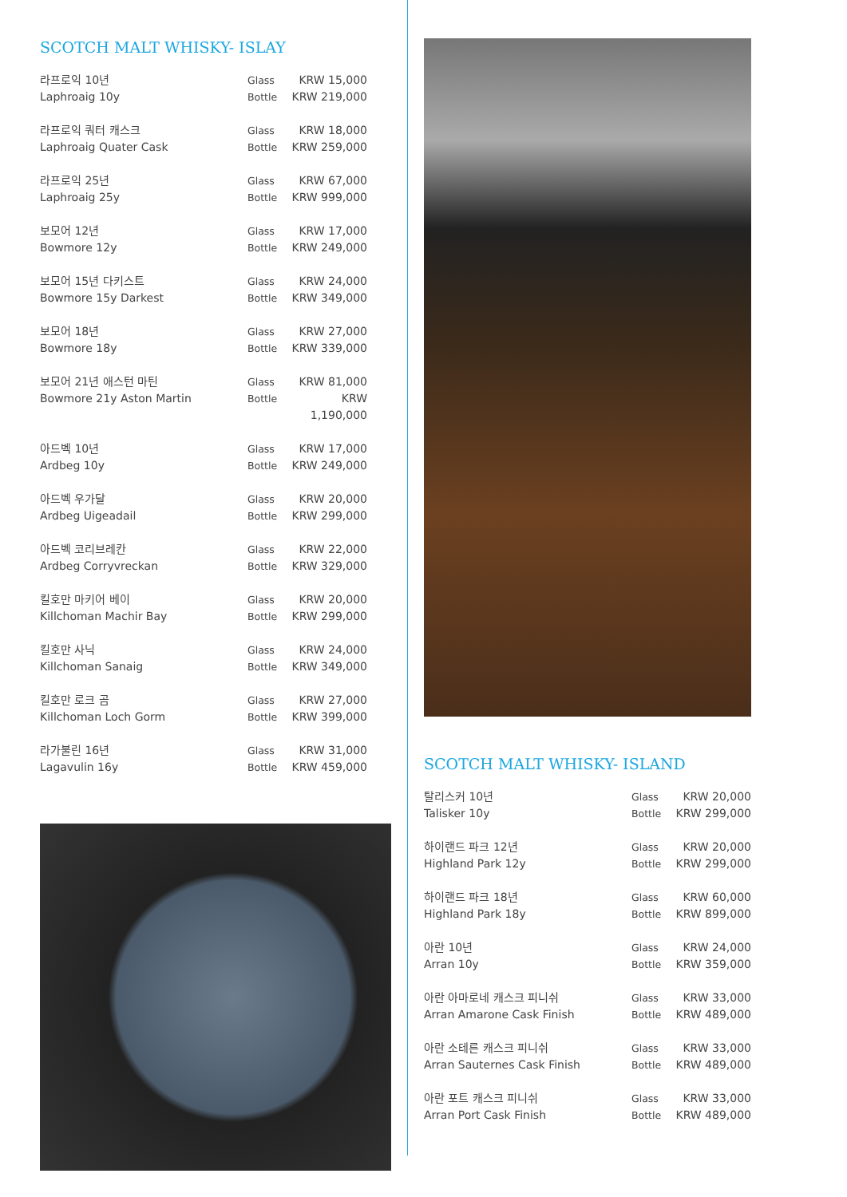SCOTCH MALT WHISKY- ISLAY
| 라프로익 10년 | Glass | KRW 15,000 |
| Laphroaig 10y | Bottle | KRW 219,000 |
| 라프로익 쿼터 캐스크 | Glass | KRW 18,000 |
| Laphroaig Quater Cask | Bottle | KRW 259,000 |
| 라프로익 25년 | Glass | KRW 67,000 |
| Laphroaig 25y | Bottle | KRW 999,000 |
| 보모어 12년 | Glass | KRW 17,000 |
| Bowmore 12y | Bottle | KRW 249,000 |
| 보모어 15년 다키스트 | Glass | KRW 24,000 |
| Bowmore 15y Darkest | Bottle | KRW 349,000 |
| 보모어 18년 | Glass | KRW 27,000 |
| Bowmore 18y | Bottle | KRW 339,000 |
| 보모어 21년 애스턴 마틴 | Glass | KRW 81,000 |
| Bowmore 21y Aston Martin | Bottle | KRW 1,190,000 |
| 아드벡 10년 | Glass | KRW 17,000 |
| Ardbeg 10y | Bottle | KRW 249,000 |
| 아드벡 우가달 | Glass | KRW 20,000 |
| Ardbeg Uigeadail | Bottle | KRW 299,000 |
| 아드벡 코리브레칸 | Glass | KRW 22,000 |
| Ardbeg Corryvreckan | Bottle | KRW 329,000 |
| 킬호만 마키어 베이 | Glass | KRW 20,000 |
| Killchoman Machir Bay | Bottle | KRW 299,000 |
| 킬호만 사닉 | Glass | KRW 24,000 |
| Killchoman Sanaig | Bottle | KRW 349,000 |
| 킬호만 로크 곰 | Glass | KRW 27,000 |
| Killchoman Loch Gorm | Bottle | KRW 399,000 |
| 라가불린 16년 | Glass | KRW 31,000 |
| Lagavulin 16y | Bottle | KRW 459,000 |
SCOTCH MALT WHISKY- ISLAND
| 탈리스커 10년 | Glass | KRW 20,000 |
| Talisker 10y | Bottle | KRW 299,000 |
| 하이랜드 파크 12년 | Glass | KRW 20,000 |
| Highland Park 12y | Bottle | KRW 299,000 |
| 하이랜드 파크 18년 | Glass | KRW 60,000 |
| Highland Park 18y | Bottle | KRW 899,000 |
| 아란 10년 | Glass | KRW 24,000 |
| Arran 10y | Bottle | KRW 359,000 |
| 아란 아마로네 캐스크 피니쉬 | Glass | KRW 33,000 |
| Arran Amarone Cask Finish | Bottle | KRW 489,000 |
| 아란 소테른 캐스크 피니쉬 | Glass | KRW 33,000 |
| Arran Sauternes Cask Finish | Bottle | KRW 489,000 |
| 아란 포트 캐스크 피니쉬 | Glass | KRW 33,000 |
| Arran Port Cask Finish | Bottle | KRW 489,000 |